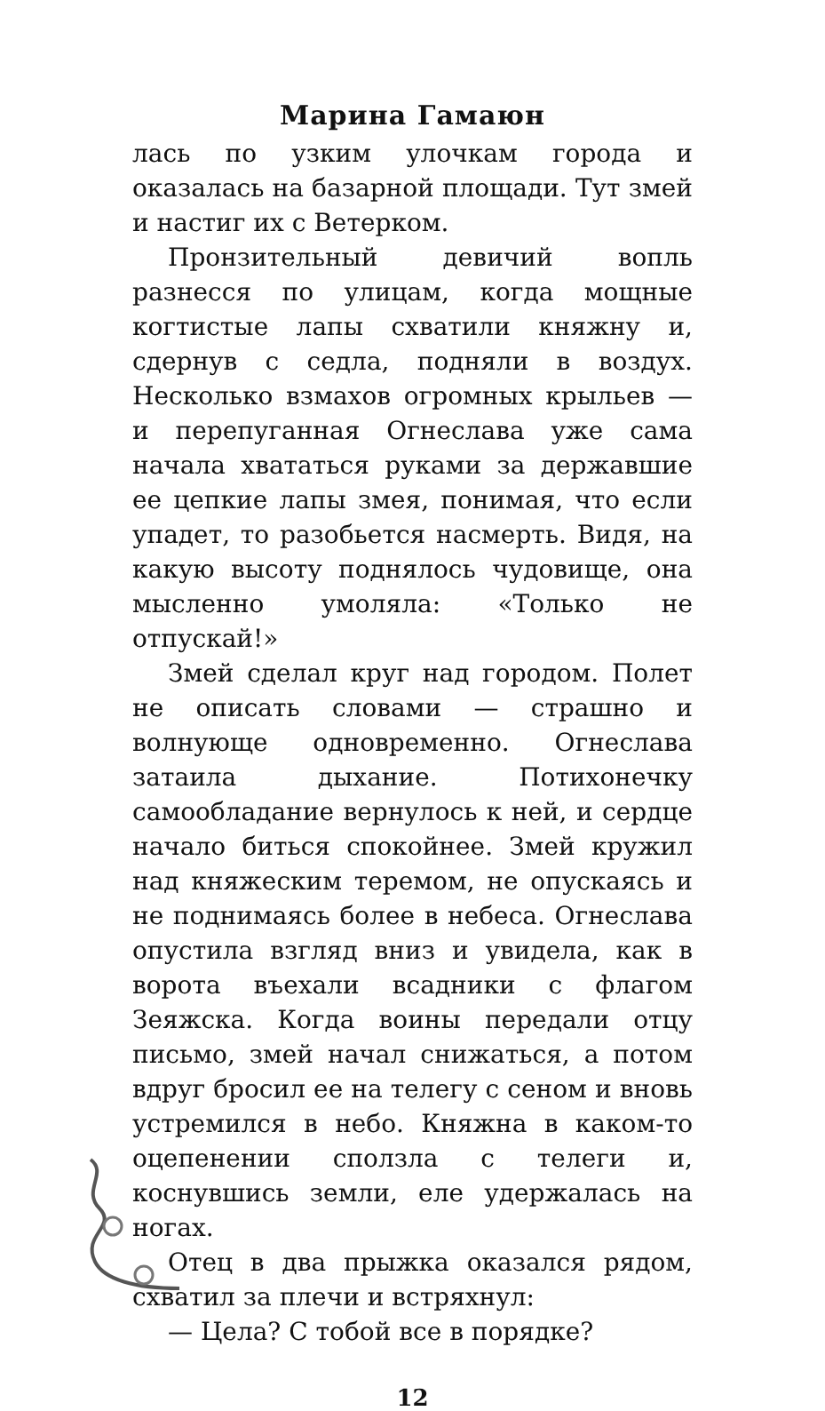Марина Гамаюн
лась по узким улочкам города и оказалась на базарной площади. Тут змей и настиг их с Ветерком.
Пронзительный девичий вопль разнесся по улицам, когда мощные когтистые лапы схватили княжну и, сдернув с седла, подняли в воздух. Несколько взмахов огромных крыльев — и перепуганная Огнеслава уже сама начала хвататься руками за державшие ее цепкие лапы змея, понимая, что если упадет, то разобьется насмерть. Видя, на какую высоту поднялось чудовище, она мысленно умоляла: «Только не отпускай!»
Змей сделал круг над городом. Полет не описать словами — страшно и волнующе одновременно. Огнеслава затаила дыхание. Потихонечку самообладание вернулось к ней, и сердце начало биться спокойнее. Змей кружил над княжеским теремом, не опускаясь и не поднимаясь более в небеса. Огнеслава опустила взгляд вниз и увидела, как в ворота въехали всадники с флагом Зеяжска. Когда воины передали отцу письмо, змей начал снижаться, а потом вдруг бросил ее на телегу с сеном и вновь устремился в небо. Княжна в каком-то оцепенении сползла с телеги и, коснувшись земли, еле удержалась на ногах.
Отец в два прыжка оказался рядом, схватил за плечи и встряхнул:
— Цела? С тобой все в порядке?
12